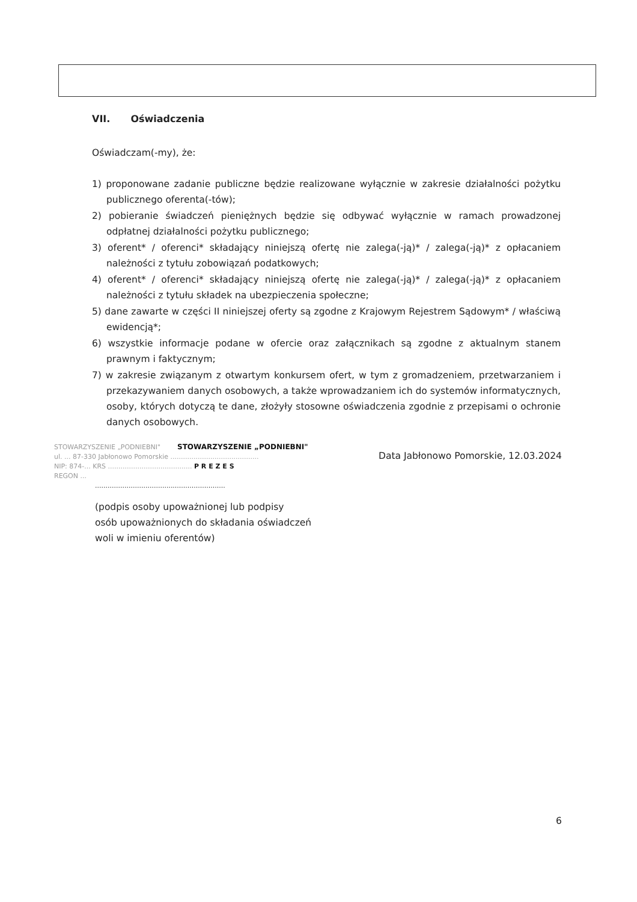VII. Oświadczenia
Oświadczam(-my), że:
1) proponowane zadanie publiczne będzie realizowane wyłącznie w zakresie działalności pożytku publicznego oferenta(-tów);
2) pobieranie świadczeń pieniężnych będzie się odbywać wyłącznie w ramach prowadzonej odpłatnej działalności pożytku publicznego;
3) oferent* / oferenci* składający niniejszą ofertę nie zalega(-ją)* / zalega(-ją)* z opłacaniem należności z tytułu zobowiązań podatkowych;
4) oferent* / oferenci* składający niniejszą ofertę nie zalega(-ją)* / zalega(-ją)* z opłacaniem należności z tytułu składek na ubezpieczenia społeczne;
5) dane zawarte w części II niniejszej oferty są zgodne z Krajowym Rejestrem Sądowym* / właściwą ewidencją*;
6) wszystkie informacje podane w ofercie oraz załącznikach są zgodne z aktualnym stanem prawnym i faktycznym;
7) w zakresie związanym z otwartym konkursem ofert, w tym z gromadzeniem, przetwarzaniem i przekazywaniem danych osobowych, a także wprowadzaniem ich do systemów informatycznych, osoby, których dotyczą te dane, złożyły stosowne oświadczenia zgodnie z przepisami o ochronie danych osobowych.
STOWARZYSZENIE „PODNIEBNI" STOWARZYSZENIE „PODNIEBNI"
ul. ... 87-330 Jabłonowo Pomorskie ..........................................
NIP: 874-... KRS ........................................ P R E Z E S
REGON ...
..............................................................
(podpis osoby upoważnionej lub podpisy
osób upoważnionych do składania oświadczeń
woli w imieniu oferentów)
Data Jabłonowo Pomorskie, 12.03.2024
6